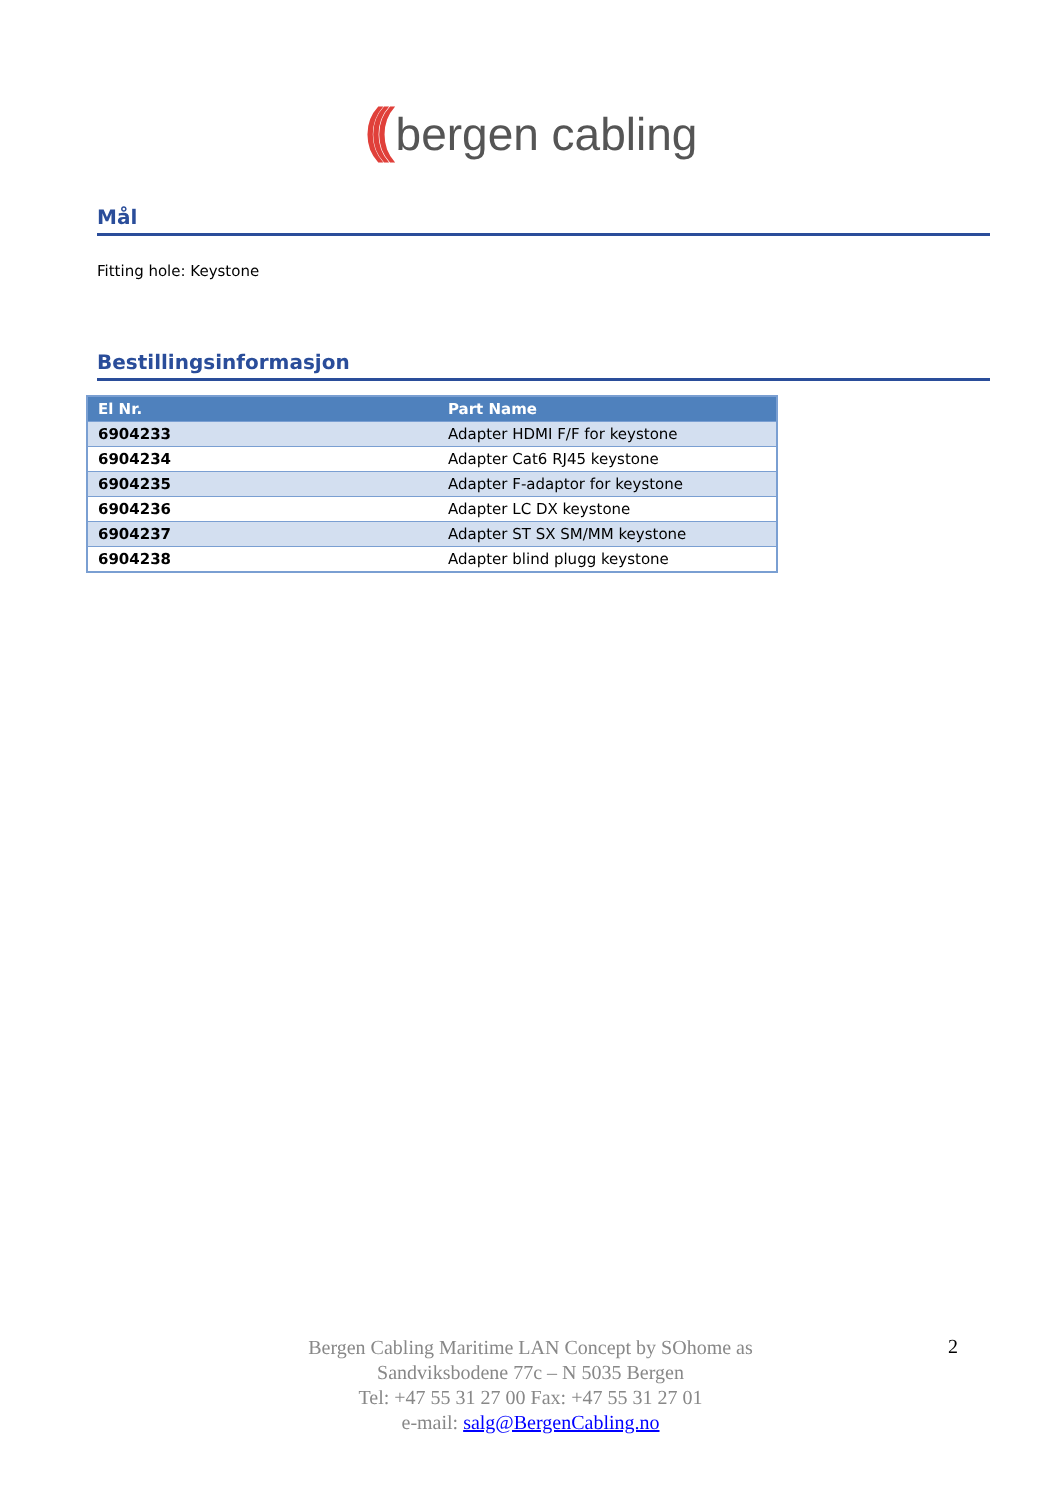(((bergen cabling
Mål
Fitting hole: Keystone
Bestillingsinformasjon
| El Nr. | Part Name |
| --- | --- |
| 6904233 | Adapter HDMI F/F for keystone |
| 6904234 | Adapter Cat6 RJ45 keystone |
| 6904235 | Adapter F-adaptor for keystone |
| 6904236 | Adapter LC DX keystone |
| 6904237 | Adapter ST SX SM/MM keystone |
| 6904238 | Adapter blind plugg keystone |
Bergen Cabling Maritime LAN Concept by SOhome as
Sandviksbodene 77c – N 5035 Bergen
Tel: +47 55 31 27 00 Fax: +47 55 31 27 01
e-mail: salg@BergenCabling.no
2